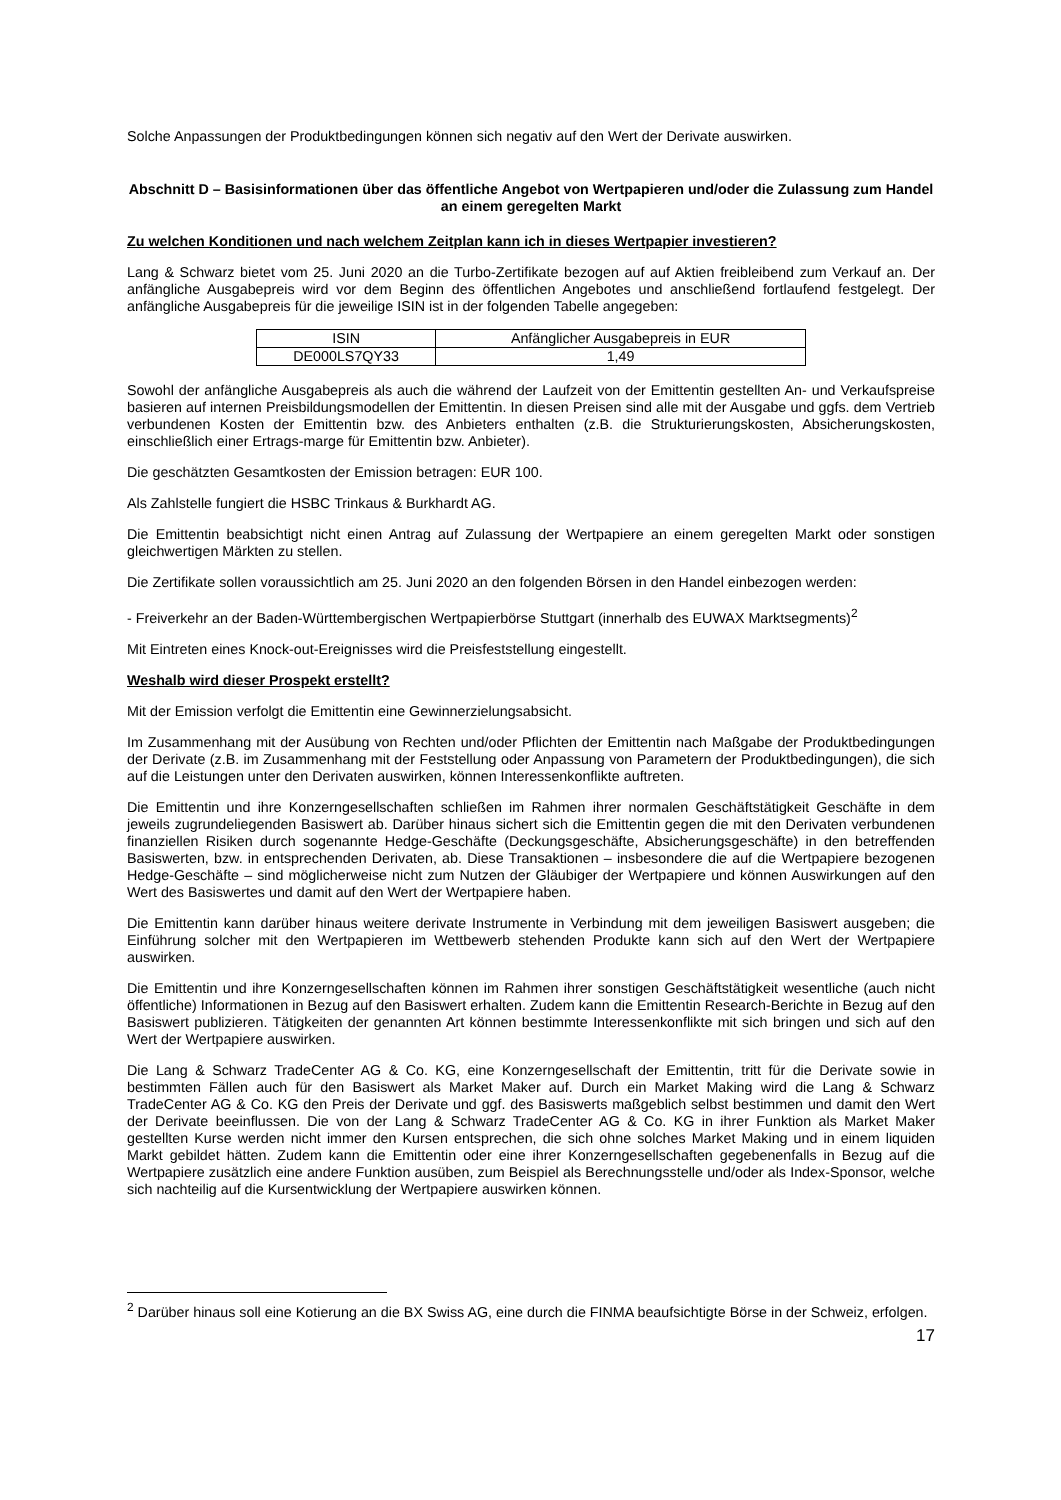Solche Anpassungen der Produktbedingungen können sich negativ auf den Wert der Derivate auswirken.
Abschnitt D – Basisinformationen über das öffentliche Angebot von Wertpapieren und/oder die Zulassung zum Handel an einem geregelten Markt
Zu welchen Konditionen und nach welchem Zeitplan kann ich in dieses Wertpapier investieren?
Lang & Schwarz bietet vom 25. Juni 2020 an die Turbo-Zertifikate bezogen auf auf Aktien freibleibend zum Verkauf an. Der anfängliche Ausgabepreis wird vor dem Beginn des öffentlichen Angebotes und anschließend fortlaufend festgelegt. Der anfängliche Ausgabepreis für die jeweilige ISIN ist in der folgenden Tabelle angegeben:
| ISIN | Anfänglicher Ausgabepreis in EUR |
| DE000LS7QY33 | 1,49 |
Sowohl der anfängliche Ausgabepreis als auch die während der Laufzeit von der Emittentin gestellten An- und Verkaufspreise basieren auf internen Preisbildungsmodellen der Emittentin. In diesen Preisen sind alle mit der Ausgabe und ggfs. dem Vertrieb verbundenen Kosten der Emittentin bzw. des Anbieters enthalten (z.B. die Strukturierungskosten, Absicherungskosten, einschließlich einer Ertrags-marge für Emittentin bzw. Anbieter).
Die geschätzten Gesamtkosten der Emission betragen: EUR 100.
Als Zahlstelle fungiert die HSBC Trinkaus & Burkhardt AG.
Die Emittentin beabsichtigt nicht einen Antrag auf Zulassung der Wertpapiere an einem geregelten Markt oder sonstigen gleichwertigen Märkten zu stellen.
Die Zertifikate sollen voraussichtlich am 25. Juni 2020 an den folgenden Börsen in den Handel einbezogen werden:
- Freiverkehr an der Baden-Württembergischen Wertpapierbörse Stuttgart (innerhalb des EUWAX Marktsegments)<sup>2</sup>
Mit Eintreten eines Knock-out-Ereignisses wird die Preisfeststellung eingestellt.
Weshalb wird dieser Prospekt erstellt?
Mit der Emission verfolgt die Emittentin eine Gewinnerzielungsabsicht.
Im Zusammenhang mit der Ausübung von Rechten und/oder Pflichten der Emittentin nach Maßgabe der Produktbedingungen der Derivate (z.B. im Zusammenhang mit der Feststellung oder Anpassung von Parametern der Produktbedingungen), die sich auf die Leistungen unter den Derivaten auswirken, können Interessenkonflikte auftreten.
Die Emittentin und ihre Konzerngesellschaften schließen im Rahmen ihrer normalen Geschäftstätigkeit Geschäfte in dem jeweils zugrundeliegenden Basiswert ab. Darüber hinaus sichert sich die Emittentin gegen die mit den Derivaten verbundenen finanziellen Risiken durch sogenannte Hedge-Geschäfte (Deckungsgeschäfte, Absicherungsgeschäfte) in den betreffenden Basiswerten, bzw. in entsprechenden Derivaten, ab. Diese Transaktionen – insbesondere die auf die Wertpapiere bezogenen Hedge-Geschäfte – sind möglicherweise nicht zum Nutzen der Gläubiger der Wertpapiere und können Auswirkungen auf den Wert des Basiswertes und damit auf den Wert der Wertpapiere haben.
Die Emittentin kann darüber hinaus weitere derivate Instrumente in Verbindung mit dem jeweiligen Basiswert ausgeben; die Einführung solcher mit den Wertpapieren im Wettbewerb stehenden Produkte kann sich auf den Wert der Wertpapiere auswirken.
Die Emittentin und ihre Konzerngesellschaften können im Rahmen ihrer sonstigen Geschäftstätigkeit wesentliche (auch nicht öffentliche) Informationen in Bezug auf den Basiswert erhalten. Zudem kann die Emittentin Research-Berichte in Bezug auf den Basiswert publizieren. Tätigkeiten der genannten Art können bestimmte Interessenkonflikte mit sich bringen und sich auf den Wert der Wertpapiere auswirken.
Die Lang & Schwarz TradeCenter AG & Co. KG, eine Konzerngesellschaft der Emittentin, tritt für die Derivate sowie in bestimmten Fällen auch für den Basiswert als Market Maker auf. Durch ein Market Making wird die Lang & Schwarz TradeCenter AG & Co. KG den Preis der Derivate und ggf. des Basiswerts maßgeblich selbst bestimmen und damit den Wert der Derivate beeinflussen. Die von der Lang & Schwarz TradeCenter AG & Co. KG in ihrer Funktion als Market Maker gestellten Kurse werden nicht immer den Kursen entsprechen, die sich ohne solches Market Making und in einem liquiden Markt gebildet hätten. Zudem kann die Emittentin oder eine ihrer Konzerngesellschaften gegebenenfalls in Bezug auf die Wertpapiere zusätzlich eine andere Funktion ausüben, zum Beispiel als Berechnungsstelle und/oder als Index-Sponsor, welche sich nachteilig auf die Kursentwicklung der Wertpapiere auswirken können.
<sup>2</sup> Darüber hinaus soll eine Kotierung an die BX Swiss AG, eine durch die FINMA beaufsichtigte Börse in der Schweiz, erfolgen.
17